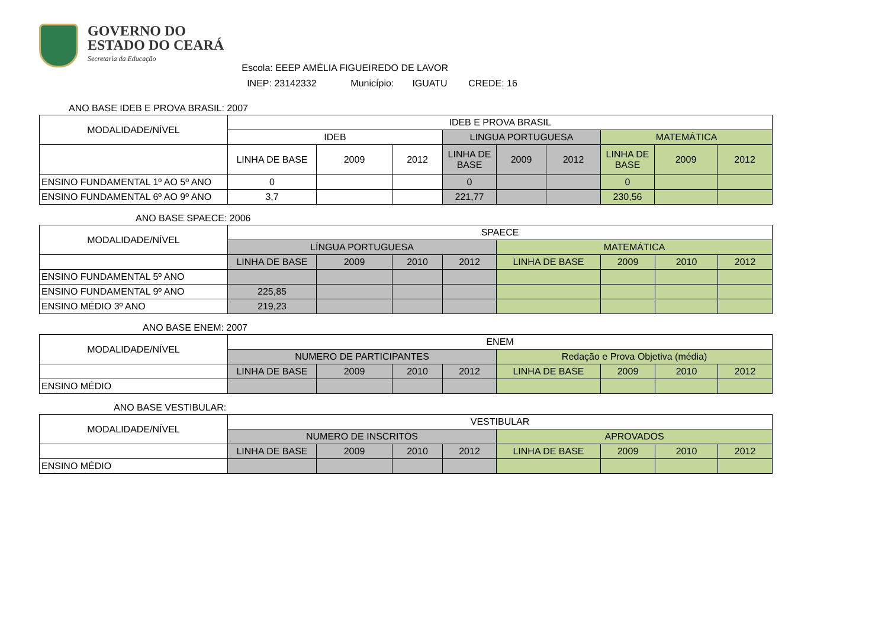GOVERNO DO
ESTADO DO CEARÁ
Secretaria da Educação
Escola: EEEP AMÉLIA FIGUEIREDO DE LAVOR
INEP: 23142332 Município: IGUATU CREDE: 16
ANO BASE IDEB E PROVA BRASIL: 2007
| MODALIDADE/NÍVEL | IDEB E PROVA BRASIL | | | | | | | | |
| | IDEB | | | LINGUA PORTUGUESA | | | MATEMÁTICA | | |
| | LINHA DE BASE | 2009 | 2012 | LINHA DE BASE | 2009 | 2012 | LINHA DE BASE | 2009 | 2012 |
| ENSINO FUNDAMENTAL 1º AO 5º ANO | 0 | | | 0 | | | 0 | | |
| ENSINO FUNDAMENTAL 6º AO 9º ANO | 3,7 | | | 221,77 | | | 230,56 | | |
ANO BASE SPAECE: 2006
| MODALIDADE/NÍVEL | SPAECE | | | | | | | |
| | LÍNGUA PORTUGUESA | | | | MATEMÁTICA | | | |
| | LINHA DE BASE | 2009 | 2010 | 2012 | LINHA DE BASE | 2009 | 2010 | 2012 |
| ENSINO FUNDAMENTAL 5º ANO | | | | | | | | |
| ENSINO FUNDAMENTAL 9º ANO | 225,85 | | | | | | | |
| ENSINO MÉDIO 3º ANO | 219,23 | | | | | | | |
ANO BASE ENEM: 2007
| MODALIDADE/NÍVEL | ENEM | | | | | | | |
| | NUMERO DE PARTICIPANTES | | | | Redação e Prova Objetiva (média) | | | |
| | LINHA DE BASE | 2009 | 2010 | 2012 | LINHA DE BASE | 2009 | 2010 | 2012 |
| ENSINO MÉDIO | | | | | | | | |
ANO BASE VESTIBULAR:
| MODALIDADE/NÍVEL | VESTIBULAR | | | | | | | |
| | NUMERO DE INSCRITOS | | | | APROVADOS | | | |
| | LINHA DE BASE | 2009 | 2010 | 2012 | LINHA DE BASE | 2009 | 2010 | 2012 |
| ENSINO MÉDIO | | | | | | | | |